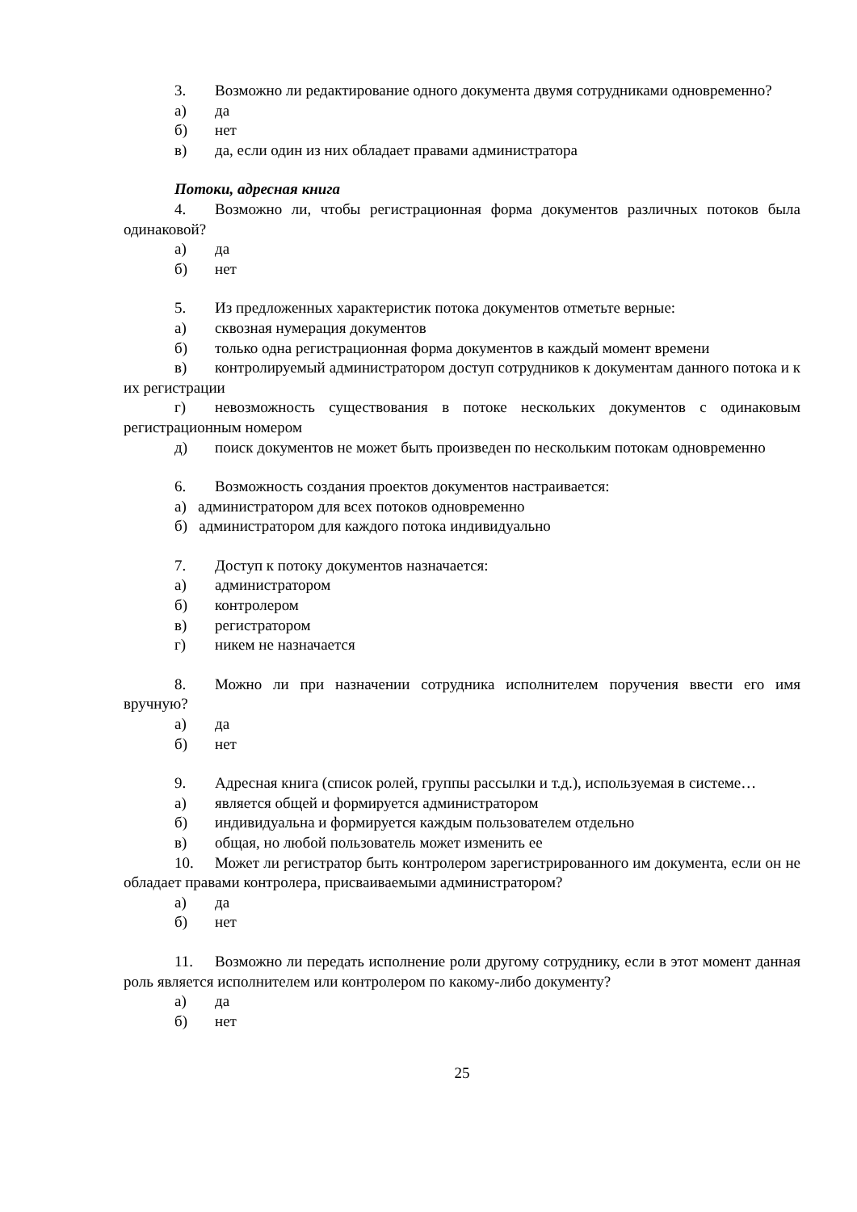3. Возможно ли редактирование одного документа двумя сотрудниками одновременно?
а) да
б) нет
в) да, если один из них обладает правами администратора
Потоки, адресная книга
4. Возможно ли, чтобы регистрационная форма документов различных потоков была одинаковой?
а) да
б) нет
5. Из предложенных характеристик потока документов отметьте верные:
а) сквозная нумерация документов
б) только одна регистрационная форма документов в каждый момент времени
в) контролируемый администратором доступ сотрудников к документам данного потока и к их регистрации
г) невозможность существования в потоке нескольких документов с одинаковым регистрационным номером
д) поиск документов не может быть произведен по нескольким потокам одновременно
6. Возможность создания проектов документов настраивается:
а) администратором для всех потоков одновременно
б) администратором для каждого потока индивидуально
7. Доступ к потоку документов назначается:
а) администратором
б) контролером
в) регистратором
г) никем не назначается
8. Можно ли при назначении сотрудника исполнителем поручения ввести его имя вручную?
а) да
б) нет
9. Адресная книга (список ролей, группы рассылки и т.д.), используемая в системе…
а) является общей и формируется администратором
б) индивидуальна и формируется каждым пользователем отдельно
в) общая, но любой пользователь может изменить ее
10. Может ли регистратор быть контролером зарегистрированного им документа, если он не обладает правами контролера, присваиваемыми администратором?
а) да
б) нет
11. Возможно ли передать исполнение роли другому сотруднику, если в этот момент данная роль является исполнителем или контролером по какому-либо документу?
а) да
б) нет
25